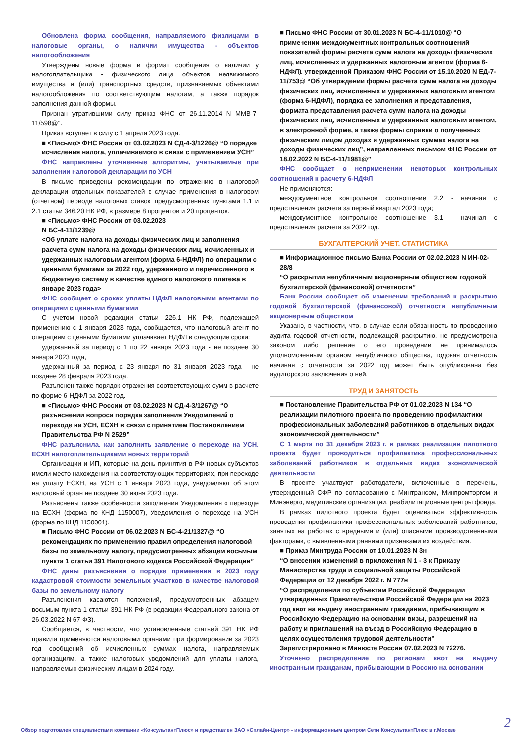Обновлена форма сообщения, направляемого физлицами в налоговые органы, о наличии имущества - объектов налогообложения
Утверждены новые форма и формат сообщения о наличии у налогоплательщика - физического лица объектов недвижимого имущества и (или) транспортных средств, признаваемых объектами налогообложения по соответствующим налогам, а также порядок заполнения данной формы.
Признан утратившими силу приказ ФНС от 26.11.2014 N ММВ-7-11/598@".
Приказ вступает в силу с 1 апреля 2023 года.
■ <Письмо> ФНС России от 03.02.2023 N СД-4-3/1226@ “О порядке исчисления налога, уплачиваемого в связи с применением УСН”
ФНС направлены уточненные алгоритмы, учитываемые при заполнении налоговой декларации по УСН
В письме приведены рекомендации по отражению в налоговой декларации отдельных показателей в случае применения в налоговом (отчетном) периоде налоговых ставок, предусмотренных пунктами 1.1 и 2.1 статьи 346.20 НК РФ, в размере 8 процентов и 20 процентов.
■ <Письмо> ФНС России от 03.02.2023
N БС-4-11/1239@
<Об уплате налога на доходы физических лиц и заполнения расчета сумм налога на доходы физических лиц, исчисленных и удержанных налоговым агентом (форма 6-НДФЛ) по операциям с ценными бумагами за 2022 год, удержанного и перечисленного в бюджетную систему в качестве единого налогового платежа в январе 2023 года>
ФНС сообщает о сроках уплаты НДФЛ налоговыми агентами по операциям с ценными бумагами
С учетом новой редакции статьи 226.1 НК РФ, подлежащей применению с 1 января 2023 года, сообщается, что налоговый агент по операциям с ценными бумагами уплачивает НДФЛ в следующие сроки:
удержанный за период с 1 по 22 января 2023 года - не позднее 30 января 2023 года,
удержанный за период с 23 января по 31 января 2023 года - не позднее 28 февраля 2023 года.
Разъяснен также порядок отражения соответствующих сумм в расчете по форме 6-НДФЛ за 2022 год.
■ <Письмо> ФНС России от 03.02.2023 N СД-4-3/1267@ “О разъяснении вопроса порядка заполнения Уведомлений о переходе на УСН, ЕСХН в связи с принятием Постановлением Правительства РФ N 2529”
ФНС разъяснила, как заполнить заявление о переходе на УСН, ЕСХН налогоплательщиками новых территорий
Организации и ИП, которые на день принятия в РФ новых субъектов имели место нахождения на соответствующих территориях, при переходе на уплату ЕСХН, на УСН с 1 января 2023 года, уведомляют об этом налоговый орган не позднее 30 июня 2023 года.
Разъяснены также особенности заполнения Уведомления о переходе на ЕСХН (форма по КНД 1150007), Уведомления о переходе на УСН (форма по КНД 1150001).
■ Письмо ФНС России от 06.02.2023 N БС-4-21/1327@ “О рекомендациях по применению правил определения налоговой базы по земельному налогу, предусмотренных абзацем восьмым пункта 1 статьи 391 Налогового кодекса Российской Федерации”
ФНС даны разъяснения о порядке применения в 2023 году кадастровой стоимости земельных участков в качестве налоговой базы по земельному налогу
Разъяснения касаются положений, предусмотренных абзацем восьмым пункта 1 статьи 391 НК РФ (в редакции Федерального закона от 26.03.2022 N 67-ФЗ).
Сообщается, в частности, что установленные статьей 391 НК РФ правила применяются налоговыми органами при формировании за 2023 год сообщений об исчисленных суммах налога, направляемых организациям, а также налоговых уведомлений для уплаты налога, направляемых физическим лицам в 2024 году.
■ Письмо ФНС России от 30.01.2023 N БС-4-11/1010@ “О применении междокументных контрольных соотношений показателей формы расчета сумм налога на доходы физических лиц, исчисленных и удержанных налоговым агентом (форма 6-НДФЛ), утвержденной Приказом ФНС России от 15.10.2020 N ЕД-7-11/753@ “Об утверждении формы расчета сумм налога на доходы физических лиц, исчисленных и удержанных налоговым агентом (форма 6-НДФЛ), порядка ее заполнения и представления, формата представления расчета сумм налога на доходы физических лиц, исчисленных и удержанных налоговым агентом, в электронной форме, а также формы справки о полученных физическим лицом доходах и удержанных суммах налога на доходы физических лиц”, направленных письмом ФНС России от 18.02.2022 N БС-4-11/1981@”
ФНС сообщает о неприменении некоторых контрольных соотношений к расчету 6-НДФЛ
Не применяются:
междокументное контрольное соотношение 2.2 - начиная с представления расчета за первый квартал 2023 года;
междокументное контрольное соотношение 3.1 - начиная с представления расчета за 2022 год.
БУХГАЛТЕРСКИЙ УЧЕТ. СТАТИСТИКА
■ Информационное письмо Банка России от 02.02.2023 N ИН-02-28/8
“О раскрытии непубличным акционерным обществом годовой бухгалтерской (финансовой) отчетности”
Банк России сообщает об изменении требований к раскрытию годовой бухгалтерской (финансовой) отчетности непубличным акционерным обществом
Указано, в частности, что, в случае если обязанность по проведению аудита годовой отчетности, подлежащей раскрытию, не предусмотрена законом либо решение о его проведении не принималось уполномоченным органом непубличного общества, годовая отчетность начиная с отчетности за 2022 год может быть опубликована без аудиторского заключения о ней.
ТРУД И ЗАНЯТОСТЬ
■ Постановление Правительства РФ от 01.02.2023 N 134 “О реализации пилотного проекта по проведению профилактики профессиональных заболеваний работников в отдельных видах экономической деятельности”
С 1 марта по 31 декабря 2023 г. в рамках реализации пилотного проекта будет проводиться профилактика профессиональных заболеваний работников в отдельных видах экономической деятельности
В проекте участвуют работодатели, включенные в перечень, утвержденный СФР по согласованию с Минтрансом, Минпромторгом и Минэнерго, медицинские организации, реабилитационные центры фонда.
В рамках пилотного проекта будет оцениваться эффективность проведения профилактики профессиональных заболеваний работников, занятых на работах с вредными и (или) опасными производственными факторами, с выявленными ранними признаками их воздействия.
■ Приказ Минтруда России от 10.01.2023 N 3н
“О внесении изменений в приложения N 1 - 3 к Приказу Министерства труда и социальной защиты Российской Федерации от 12 декабря 2022 г. N 777н
“О распределении по субъектам Российской Федерации утвержденных Правительством Российской Федерации на 2023 год квот на выдачу иностранным гражданам, прибывающим в Российскую Федерацию на основании визы, разрешений на работу и приглашений на въезд в Российскую Федерацию в целях осуществления трудовой деятельности”
Зарегистрировано в Минюсте России 07.02.2023 N 72276.
Уточнено распределение по регионам квот на выдачу иностранным гражданам, прибывающим в Россию на основании
Обзор подготовлен специалистами компании «КонсультантПлюс» и представлен ЗАО «Сплайн-Центр» - информационным центром Сети КонсультантПлюс в г.Москве
2